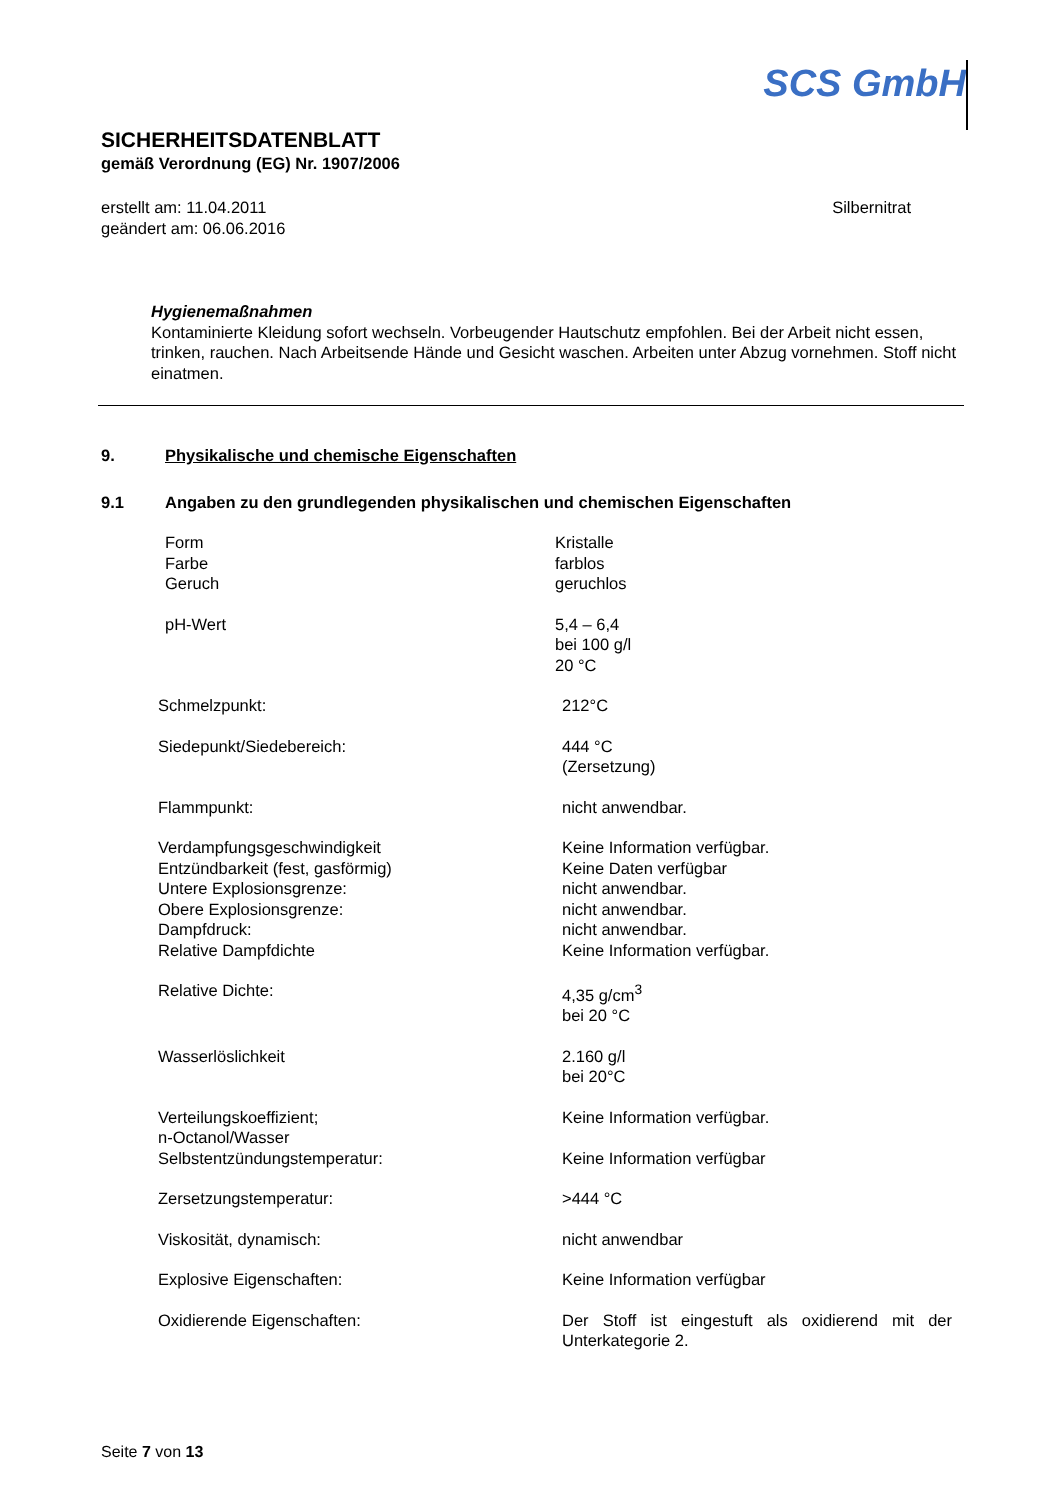SCS GmbH
SICHERHEITSDATENBLATT
gemäß Verordnung (EG) Nr. 1907/2006
erstellt am: 11.04.2011
geändert am: 06.06.2016
Silbernitrat
Hygienemaßnahmen
Kontaminierte Kleidung sofort wechseln. Vorbeugender Hautschutz empfohlen. Bei der Arbeit nicht essen, trinken, rauchen. Nach Arbeitsende Hände und Gesicht waschen. Arbeiten unter Abzug vornehmen. Stoff nicht einatmen.
9. Physikalische und chemische Eigenschaften
9.1 Angaben zu den grundlegenden physikalischen und chemischen Eigenschaften
| Form Farbe Geruch | Kristalle farblos geruchlos |
| pH-Wert | 5,4 – 6,4 bei 100 g/l 20 °C |
| Schmelzpunkt: | 212°C |
| Siedepunkt/Siedebereich: | 444 °C (Zersetzung) |
| Flammpunkt: | nicht anwendbar. |
| Verdampfungsgeschwindigkeit Entzündbarkeit (fest, gasförmig) Untere Explosionsgrenze: Obere Explosionsgrenze: Dampfdruck: Relative Dampfdichte | Keine Information verfügbar. Keine Daten verfügbar nicht anwendbar. nicht anwendbar. nicht anwendbar. Keine Information verfügbar. |
| Relative Dichte: | 4,35 g/cm<sup>3</sup> bei 20 °C |
| Wasserlöslichkeit | 2.160 g/l bei 20°C |
| Verteilungskoeffizient; n-Octanol/Wasser | Keine Information verfügbar. |
| Selbstentzündungstemperatur: | Keine Information verfügbar |
| Zersetzungstemperatur: | >444 °C |
| Viskosität, dynamisch: | nicht anwendbar |
| Explosive Eigenschaften: | Keine Information verfügbar |
| Oxidierende Eigenschaften: | Der Stoff ist eingestuft als oxidierend mit der Unterkategorie 2. |
Seite 7 von 13